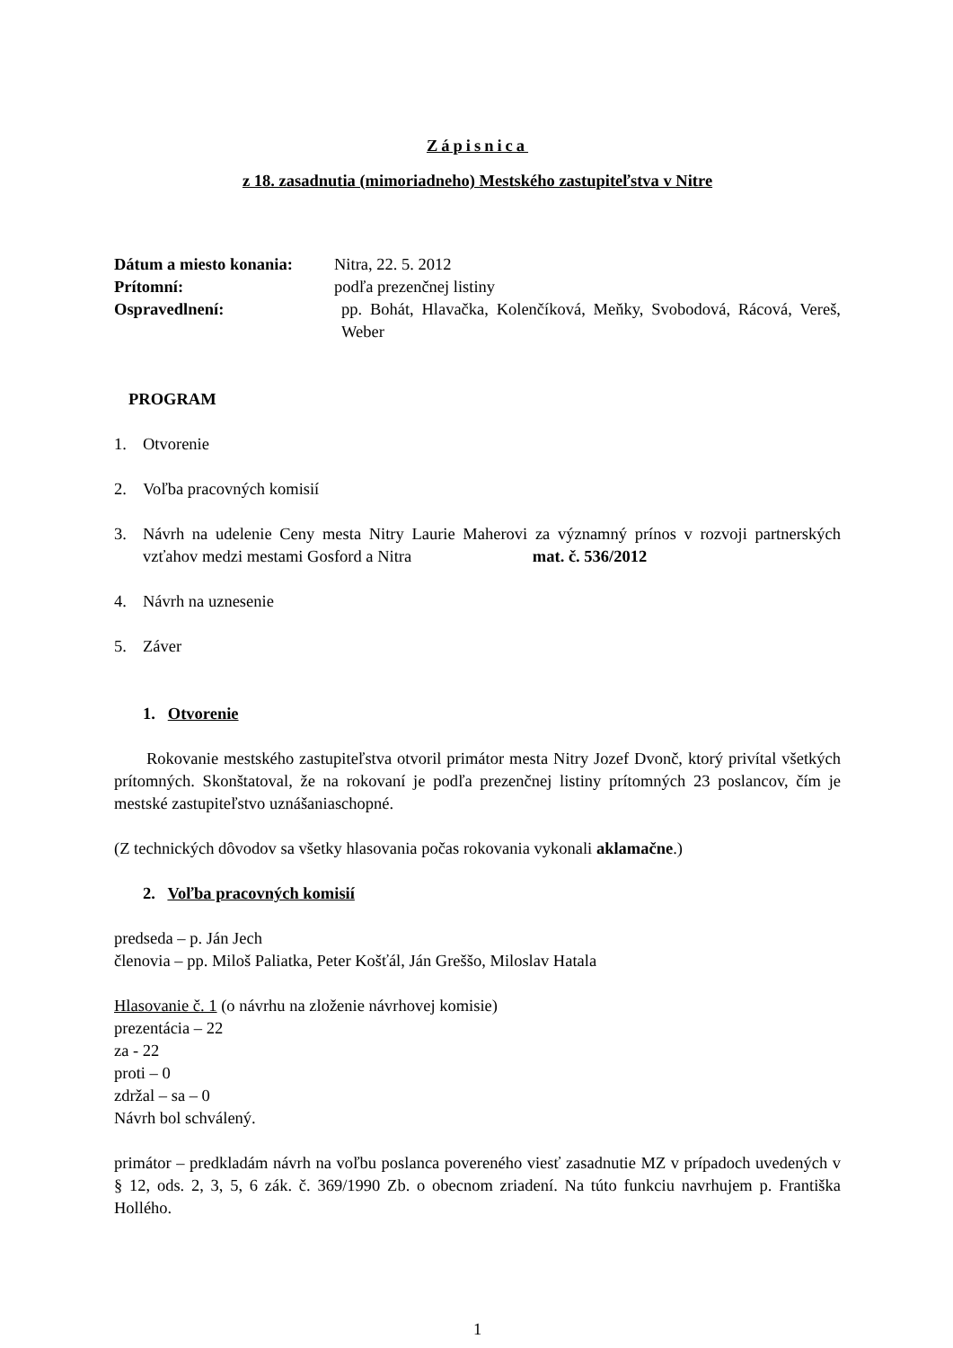Zápisnica
z 18. zasadnutia (mimoriadneho) Mestského zastupiteľstva v Nitre
Dátum a miesto konania: Nitra, 22. 5. 2012
Prítomní: podľa prezenčnej listiny
Ospravedlnení: pp. Bohát, Hlavačka, Kolenčíková, Meňky, Svobodová, Rácová, Vereš, Weber
PROGRAM
1. Otvorenie
2. Voľba pracovných komisií
3. Návrh na udelenie Ceny mesta Nitry Laurie Maherovi za významný prínos v rozvoji partnerských vzťahov medzi mestami Gosford a Nitra mat. č. 536/2012
4. Návrh na uznesenie
5. Záver
1. Otvorenie
Rokovanie mestského zastupiteľstva otvoril primátor mesta Nitry Jozef Dvonč, ktorý privítal všetkých prítomných. Skonštatoval, že na rokovaní je podľa prezenčnej listiny prítomných 23 poslancov, čím je mestské zastupiteľstvo uznášaniaschopné.
(Z technických dôvodov sa všetky hlasovania počas rokovania vykonali aklamačne.)
2. Voľba pracovných komisií
predseda – p. Ján Jech
členovia – pp. Miloš Paliatka, Peter Košťál, Ján Greššo, Miloslav Hatala
Hlasovanie č. 1 (o návrhu na zloženie návrhovej komisie)
prezentácia – 22
za - 22
proti – 0
zdržal – sa – 0
Návrh bol schválený.
primátor – predkladám návrh na voľbu poslanca povereného viesť zasadnutie MZ v prípadoch uvedených v § 12, ods. 2, 3, 5, 6 zák. č. 369/1990 Zb. o obecnom zriadení. Na túto funkciu navrhujem p. Františka Hollého.
1